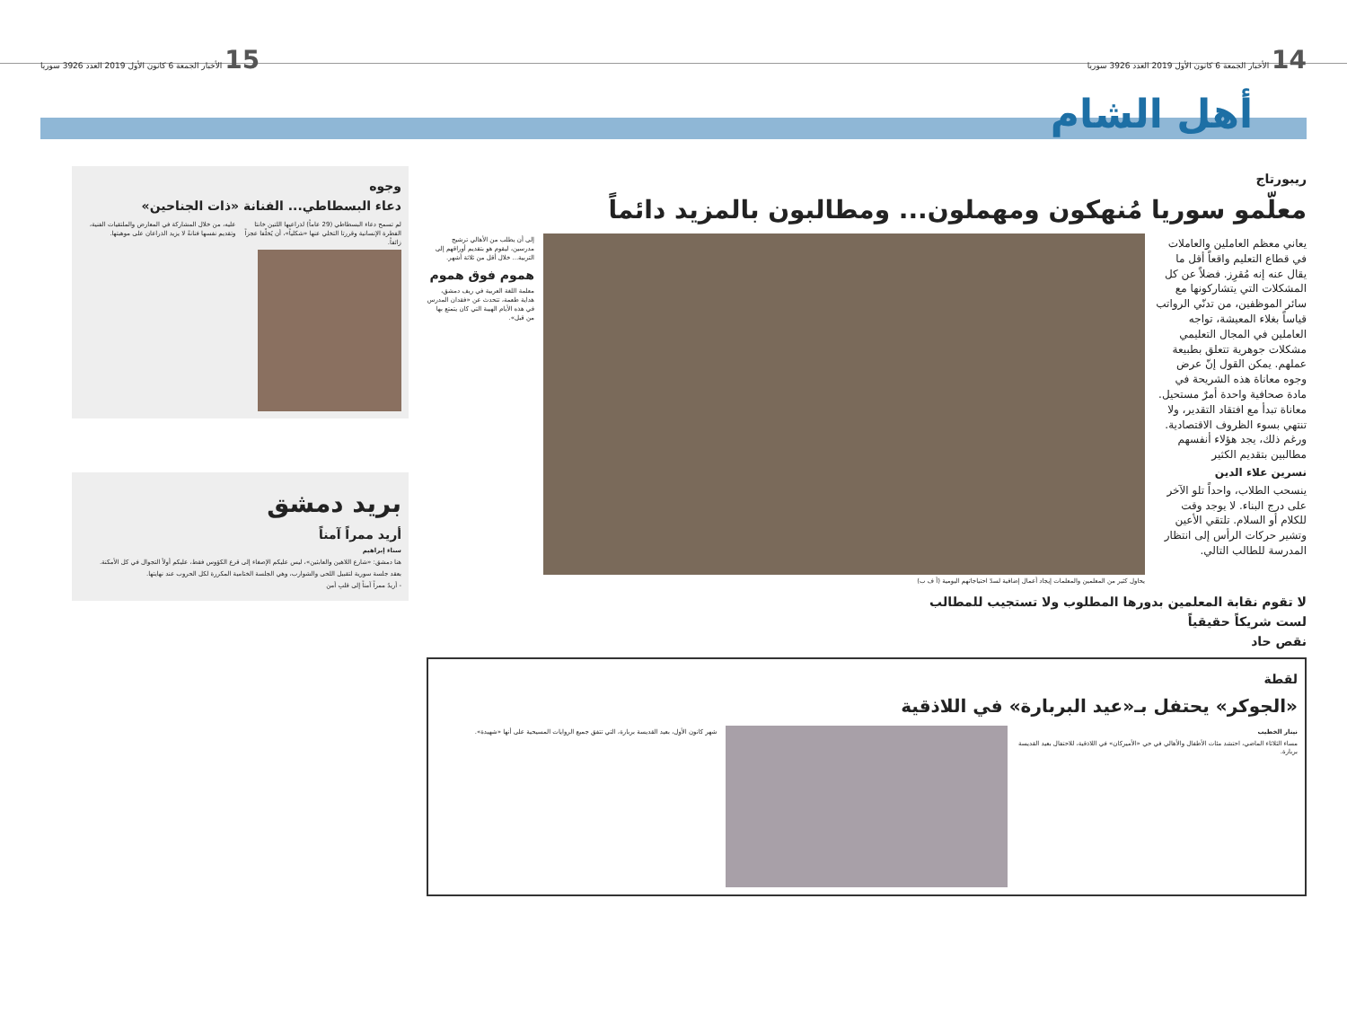14 الأخبار الجمعة 6 كانون الأول 2019 العدد 3926 سوريا
15 الأخبار الجمعة 6 كانون الأول 2019 العدد 3926 سوريا
أهل الشام
ريبورتاج
معلّمو سوريا مُنهكون ومهملون... ومطالبون بالمزيد دائماً
يعاني معظم العاملين والعاملات في قطاع التعليم واقعاً أقل ما يقال عنه إنه مُقرِز. فضلاً عن كل المشكلات التي يتشاركونها مع سائر الموظفين، من تدنّي الرواتب قياساً بغلاء المعيشة، تواجه العاملين في المجال التعليمي مشكلات جوهرية تتعلق بطبيعة عملهم. يمكن القول إنّ عرض وجوه معاناة هذه الشريحة في مادة صحافية واحدة أمرٌ مستحيل. معاناة تبدأ مع افتقاد التقدير، ولا تنتهي بسوء الظروف الاقتصادية. ورغم ذلك، يجد هؤلاء أنفسهم مطالبين بتقديم الكثير
نسرين علاء الدين
ينسحب الطلاب، واحداً تلو الآخر على درج البناء. لا يوجد وقت للكلام أو السلام. تلتقي الأعين وتشير حركات الرأس إلى انتظار المدرسة للطالب التالي.
يحاول كثير من المعلمين والمعلمات إيجاد أعمال إضافية لسدّ احتياجاتهم اليومية (أ ف ب)
إلى أن يطلب من الأهالي ترشيح مدرسين، ليقوم هو بتقديم أوراقهم إلى التربية... خلال أقل من ثلاثة أشهر.
هموم فوق هموم
معلمة اللغة العربية في ريف دمشق، هداية طعمة، تتحدث عن «فقدان المدرس في هذه الأيام الهيبة التي كان يتمتع بها من قبل».
لا تقوم نقابة المعلمين بدورها المطلوب ولا تستجيب للمطالب
لست شريكاً حقيقياً
نقص حاد
لقطة
«الجوكر» يحتفل بـ«عيد البربارة» في اللاذقية
نينار الخطيب
مساء الثلاثاء الماضي، احتشد مئات الأطفال والأهالي في حي «الأميركان» في اللاذقية، للاحتفال بعيد القديسة بربارة.
شهر كانون الأول، بعيد القديسة بربارة، التي تتفق جميع الروايات المسيحية على أنها «شهيدة».
وجوه
دعاء البسطاطي... الفنانة «ذات الجناحين»
لم تسمح دعاء البسطاطي (29 عاماً) لذراعيها اللتين خانتا الفطرة الإنسانية وقررتا التخلي عنها «شكلياً»، أن يُخلّفا عجزاً زائفاً.
عليه، من خلال المشاركة في المعارض والملتقيات الفنية، وتقديم نفسها فنانةً لا يزيد الذراعان على موهبتها.
بريد دمشق
أريد ممراً آمناً
سناء إبراهيم
هنا دمشق: «شارع اللاهين والعابثين»، ليس عليكم الإصغاء إلى قرع الكؤوس فقط، عليكم أولاً التجوال في كل الأمكنة.
بعقد جلسة سورية لتقبيل اللحى والشوارب، وهي الجلسة الختامية المكررة لكل الحروب عند نهايتها.
- أريدُ ممراً آمناً إلى قلبِ أمن